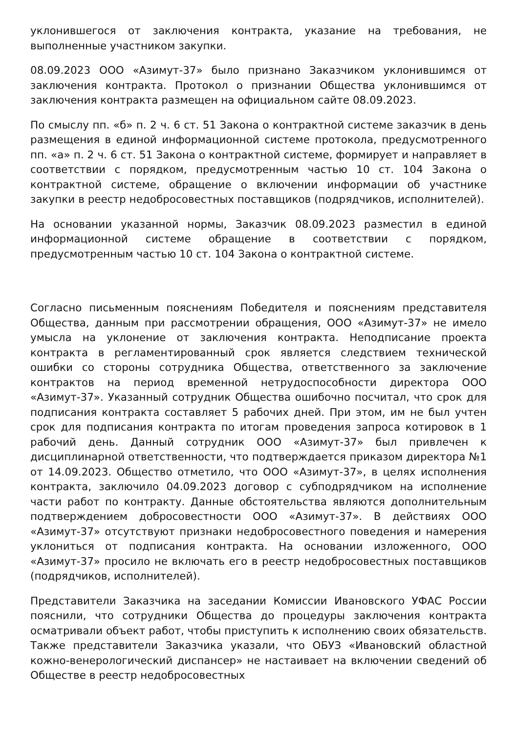уклонившегося от заключения контракта, указание на требования, не выполненные участником закупки.
08.09.2023 ООО «Азимут-37» было признано Заказчиком уклонившимся от заключения контракта. Протокол о признании Общества уклонившимся от заключения контракта размещен на официальном сайте 08.09.2023.
По смыслу пп. «б» п. 2 ч. 6 ст. 51 Закона о контрактной системе заказчик в день размещения в единой информационной системе протокола, предусмотренного пп. «а» п. 2 ч. 6 ст. 51 Закона о контрактной системе, формирует и направляет в соответствии с порядком, предусмотренным частью 10 ст. 104 Закона о контрактной системе, обращение о включении информации об участнике закупки в реестр недобросовестных поставщиков (подрядчиков, исполнителей).
На основании указанной нормы, Заказчик 08.09.2023 разместил в единой информационной системе обращение в соответствии с порядком, предусмотренным частью 10 ст. 104 Закона о контрактной системе.
Согласно письменным пояснениям Победителя и пояснениям представителя Общества, данным при рассмотрении обращения, ООО «Азимут-37» не имело умысла на уклонение от заключения контракта. Неподписание проекта контракта в регламентированный срок является следствием технической ошибки со стороны сотрудника Общества, ответственного за заключение контрактов на период временной нетрудоспособности директора ООО «Азимут-37». Указанный сотрудник Общества ошибочно посчитал, что срок для подписания контракта составляет 5 рабочих дней. При этом, им не был учтен срок для подписания контракта по итогам проведения запроса котировок в 1 рабочий день. Данный сотрудник ООО «Азимут-37» был привлечен к дисциплинарной ответственности, что подтверждается приказом директора №1 от 14.09.2023. Общество отметило, что ООО «Азимут-37», в целях исполнения контракта, заключило 04.09.2023 договор с субподрядчиком на исполнение части работ по контракту. Данные обстоятельства являются дополнительным подтверждением добросовестности ООО «Азимут-37». В действиях ООО «Азимут-37» отсутствуют признаки недобросовестного поведения и намерения уклониться от подписания контракта. На основании изложенного, ООО «Азимут-37» просило не включать его в реестр недобросовестных поставщиков (подрядчиков, исполнителей).
Представители Заказчика на заседании Комиссии Ивановского УФАС России пояснили, что сотрудники Общества до процедуры заключения контракта осматривали объект работ, чтобы приступить к исполнению своих обязательств. Также представители Заказчика указали, что ОБУЗ «Ивановский областной кожно-венерологический диспансер» не настаивает на включении сведений об Обществе в реестр недобросовестных